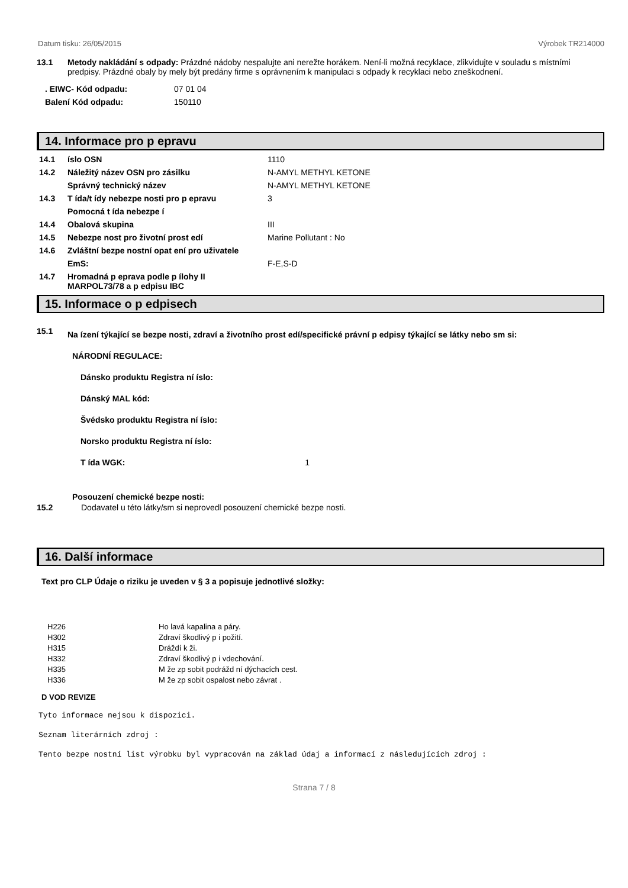Datum tisku: 26/05/2015 Výrobek TR214000
13.1 Metody nakládání s odpady: Prázdné nádoby nespalujte ani nerežte horákem. Není-li možná recyklace, zlikvidujte v souladu s místními predpisy. Prázdné obaly by mely být predány firme s oprávnením k manipulaci s odpady k recyklaci nebo zneškodnení.
| . EIWC- Kód odpadu: | 07 01 04 |
| Balení Kód odpadu: | 150110 |
14. Informace pro p epravu
| 14.1 | íslo OSN | 1110 |
| 14.2 | Náležitý název OSN pro zásilku | N-AMYL METHYL KETONE |
| | Správný technický název | N-AMYL METHYL KETONE |
| 14.3 | T ída/t ídy nebezpe nosti pro p epravu | 3 |
| | Pomocná t ída nebezpe í | |
| 14.4 | Obalová skupina | III |
| 14.5 | Nebezpe nost pro životní prost edí | Marine Pollutant : No |
| 14.6 | Zvláštní bezpe nostní opat ení pro uživatele | |
| | EmS: | F-E,S-D |
| 14.7 | Hromadná p eprava podle p ílohy II MARPOL73/78 a p edpisu IBC | |
15. Informace o p edpisech
15.1 Na ízení týkající se bezpe nosti, zdraví a životního prost edí/specifické právní p edpisy týkající se látky nebo sm si:
NÁRODNÍ REGULACE:
Dánsko produktu Registra ní íslo:
Dánský MAL kód:
Švédsko produktu Registra ní íslo:
Norsko produktu Registra ní íslo:
T ída WGK: 1
Posouzení chemické bezpe nosti:
15.2 Dodavatel u této látky/sm si neprovedl posouzení chemické bezpe nosti.
16. Další informace
Text pro CLP Údaje o riziku je uveden v § 3 a popisuje jednotlivé složky:
| H226 | Ho lavá kapalina a páry. |
| H302 | Zdraví škodlivý p i požití. |
| H315 | Dráždí k ži. |
| H332 | Zdraví škodlivý p i vdechování. |
| H335 | M že zp sobit podrážd ní dýchacích cest. |
| H336 | M že zp sobit ospalost nebo závrat . |
D VOD REVIZE
Tyto informace nejsou k dispozici.
Seznam literárních zdroj :
Tento bezpe nostní list výrobku byl vypracován na základ údaj a informací z následujících zdroj :
Strana 7 / 8